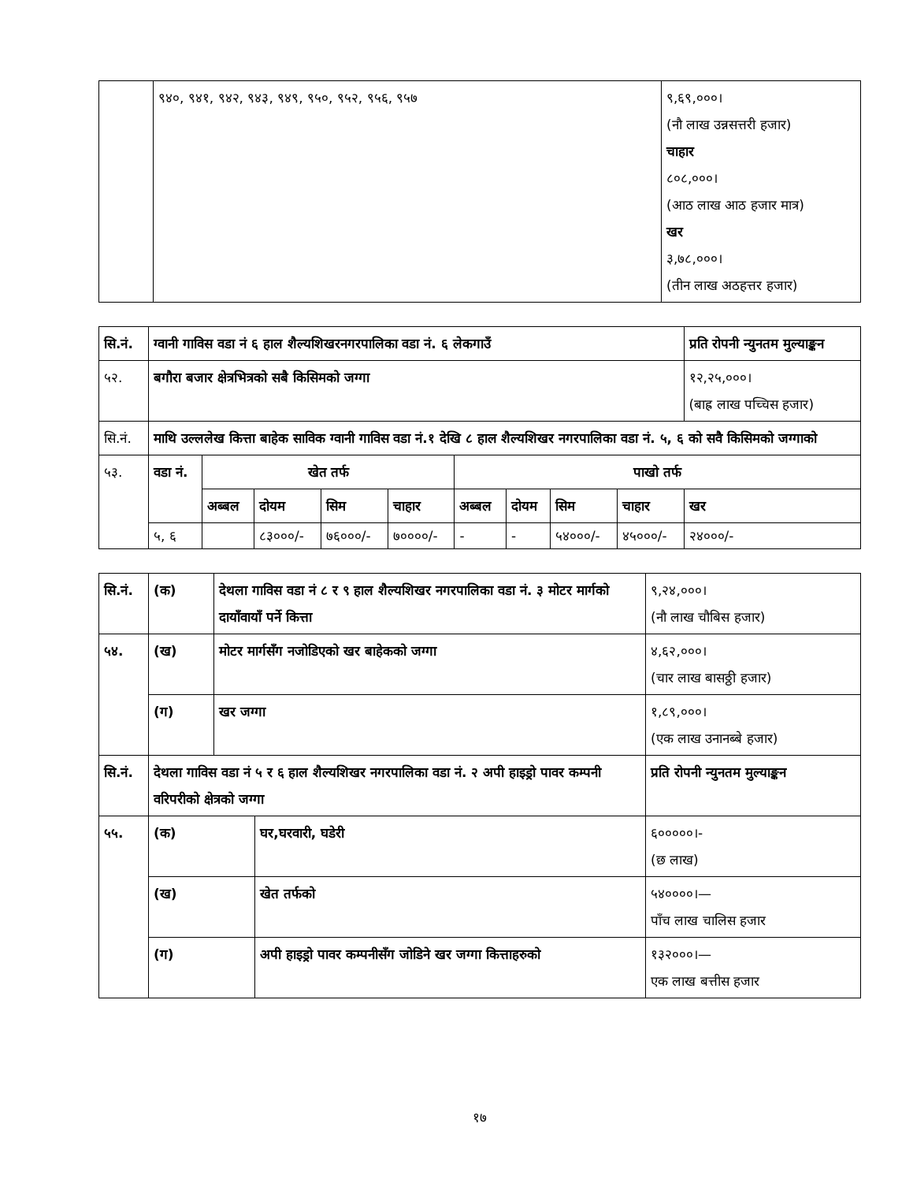| | ९४०, ९४१, ९४२, ९४३, ९४९, ९५०, ९५२, ९५६, ९५७ | ९,६९,०००। (नौ लाख उन्नसत्तरी हजार) चाहार ८०८,०००। (आठ लाख आठ हजार मात्र) खर ३,७८,०००। (तीन लाख अठहत्तर हजार) |
| सि.नं. | ग्वानी गाविस वडा नं ६ हाल शैल्यशिखरनगरपालिका वडा नं. ६ लेकगाउँ | | | | | | | | | प्रति रोपनी न्युनतम मुल्याङ्कन |
| --- | --- | --- | --- | --- | --- | --- | --- | --- | --- | --- |
| ५२. | बगौरा बजार क्षेत्रभित्रको सबै किसिमको जग्गा | | | | | | | | | १२,२५,०००। (बाह्र लाख पच्चिस हजार) |
| सि.नं. | माथि उल्ललेख कित्ता बाहेक साविक ग्वानी गाविस वडा नं.१ देखि ८ हाल शैल्यशिखर नगरपालिका वडा नं. ५, ६ को सवै किसिमको जग्गाको | | | | | | | | | |
| ५३. | वडा नं. | खेत तर्फ | | | | पाखो तर्फ | | | | |
| | | अब्बल | दोयम | सिम | चाहार | अब्बल | दोयम | सिम | चाहार | खर |
| | ५, ६ | | ८३०००/- | ७६०००/- | ७००००/- | - | - | ५४०००/- | ४५०००/- | २४०००/- |
| सि.नं. | (क) | देथला गाविस वडा नं ८ र ९ हाल शैल्यशिखर नगरपालिका वडा नं. ३ मोटर मार्गको दायाँवायाँ पर्ने कित्ता | | ९,२४,०००। (नौ लाख चौबिस हजार) |
| ५४. | (ख) | मोटर मार्गसँग नजोडिएको खर बाहेकको जग्गा | | ४,६२,०००। (चार लाख बासठ्ठी हजार) |
| | (ग) | खर जग्गा | | १,८९,०००। (एक लाख उनानब्बे हजार) |
| सि.नं. | देथला गाविस वडा नं ५ र ६ हाल शैल्यशिखर नगरपालिका वडा नं. २ अपी हाइड्रो पावर कम्पनी वरिपरीको क्षेत्रको जग्गा | | | प्रति रोपनी न्युनतम मुल्याङ्कन |
| ५५. | (क) | | घर,घरवारी, घडेरी | ६०००००।- (छ लाख) |
| | (ख) | | खेत तर्फको | ५४००००।— पाँच लाख चालिस हजार |
| | (ग) | | अपी हाइड्रो पावर कम्पनीसँग जोडिने खर जग्गा कित्ताहरुको | १३२०००।— एक लाख बत्तीस हजार |
१७